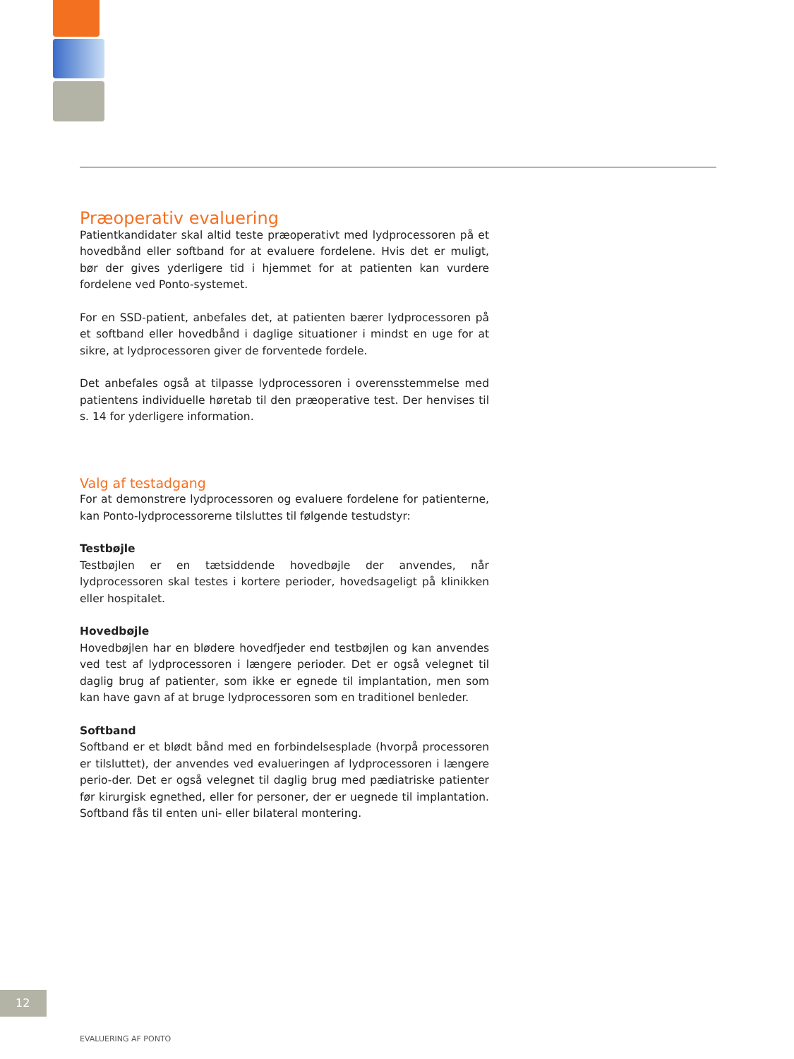Præoperativ evaluering
Patientkandidater skal altid teste præoperativt med lydprocessoren på et hovedbånd eller softband for at evaluere fordelene. Hvis det er muligt, bør der gives yderligere tid i hjemmet for at patienten kan vurdere fordelene ved Ponto-systemet.
For en SSD-patient, anbefales det, at patienten bærer lydprocessoren på et softband eller hovedbånd i daglige situationer i mindst en uge for at sikre, at lydprocessoren giver de forventede fordele.
Det anbefales også at tilpasse lydprocessoren i overensstemmelse med patientens individuelle høretab til den præoperative test. Der henvises til s. 14 for yderligere information.
Valg af testadgang
For at demonstrere lydprocessoren og evaluere fordelene for patienterne, kan Ponto-lydprocessorerne tilsluttes til følgende testudstyr:
Testbøjle
Testbøjlen er en tætsiddende hovedbøjle der anvendes, når lydprocessoren skal testes i kortere perioder, hovedsageligt på klinikken eller hospitalet.
Hovedbøjle
Hovedbøjlen har en blødere hovedfjeder end testbøjlen og kan anvendes ved test af lydprocessoren i længere perioder. Det er også velegnet til daglig brug af patienter, som ikke er egnede til implantation, men som kan have gavn af at bruge lydprocessoren som en traditionel benleder.
Softband
Softband er et blødt bånd med en forbindelsesplade (hvorpå processoren er tilsluttet), der anvendes ved evalueringen af lydprocessoren i længere perio-der. Det er også velegnet til daglig brug med pædiatriske patienter før kirurgisk egnethed, eller for personer, der er uegnede til implantation. Softband fås til enten uni- eller bilateral montering.
12
EVALUERING AF PONTO